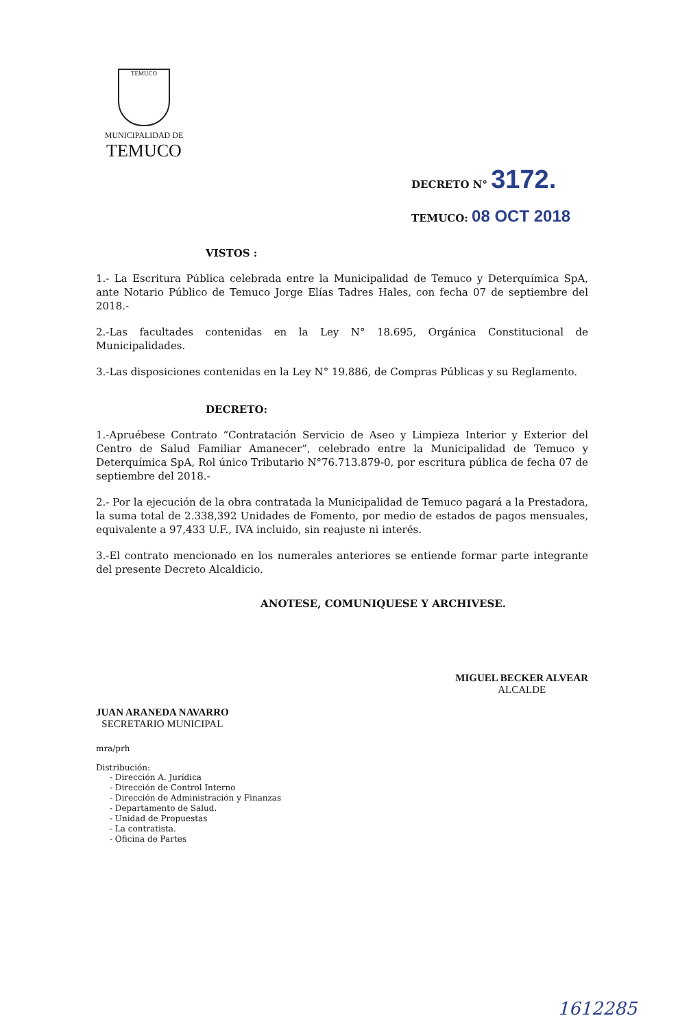TEMUCO
MUNICIPALIDAD DE
TEMUCO
DECRETO N° 3172.
TEMUCO: 08 OCT 2018
VISTOS :
1.- La Escritura Pública celebrada entre la Municipalidad de Temuco y Deterquímica SpA, ante Notario Público de Temuco Jorge Elías Tadres Hales, con fecha 07 de septiembre del 2018.-
2.-Las facultades contenidas en la Ley N° 18.695, Orgánica Constitucional de Municipalidades.
3.-Las disposiciones contenidas en la Ley N° 19.886, de Compras Públicas y su Reglamento.
DECRETO:
1.-Apruébese Contrato “Contratación Servicio de Aseo y Limpieza Interior y Exterior del Centro de Salud Familiar Amanecer”, celebrado entre la Municipalidad de Temuco y Deterquímica SpA, Rol único Tributario N°76.713.879-0, por escritura pública de fecha 07 de septiembre del 2018.-
2.- Por la ejecución de la obra contratada la Municipalidad de Temuco pagará a la Prestadora, la suma total de 2.338,392 Unidades de Fomento, por medio de estados de pagos mensuales, equivalente a 97,433 U.F., IVA incluido, sin reajuste ni interés.
3.-El contrato mencionado en los numerales anteriores se entiende formar parte integrante del presente Decreto Alcaldicio.
ANOTESE, COMUNIQUESE Y ARCHIVESE.
JUAN ARANEDA NAVARRO
SECRETARIO MUNICIPAL
MIGUEL BECKER ALVEAR
ALCALDE
mra/prh
Distribución:
- Dirección A. Jurídica
- Dirección de Control Interno
- Dirección de Administración y Finanzas
- Departamento de Salud.
- Unidad de Propuestas
- La contratista.
- Oficina de Partes
1612285